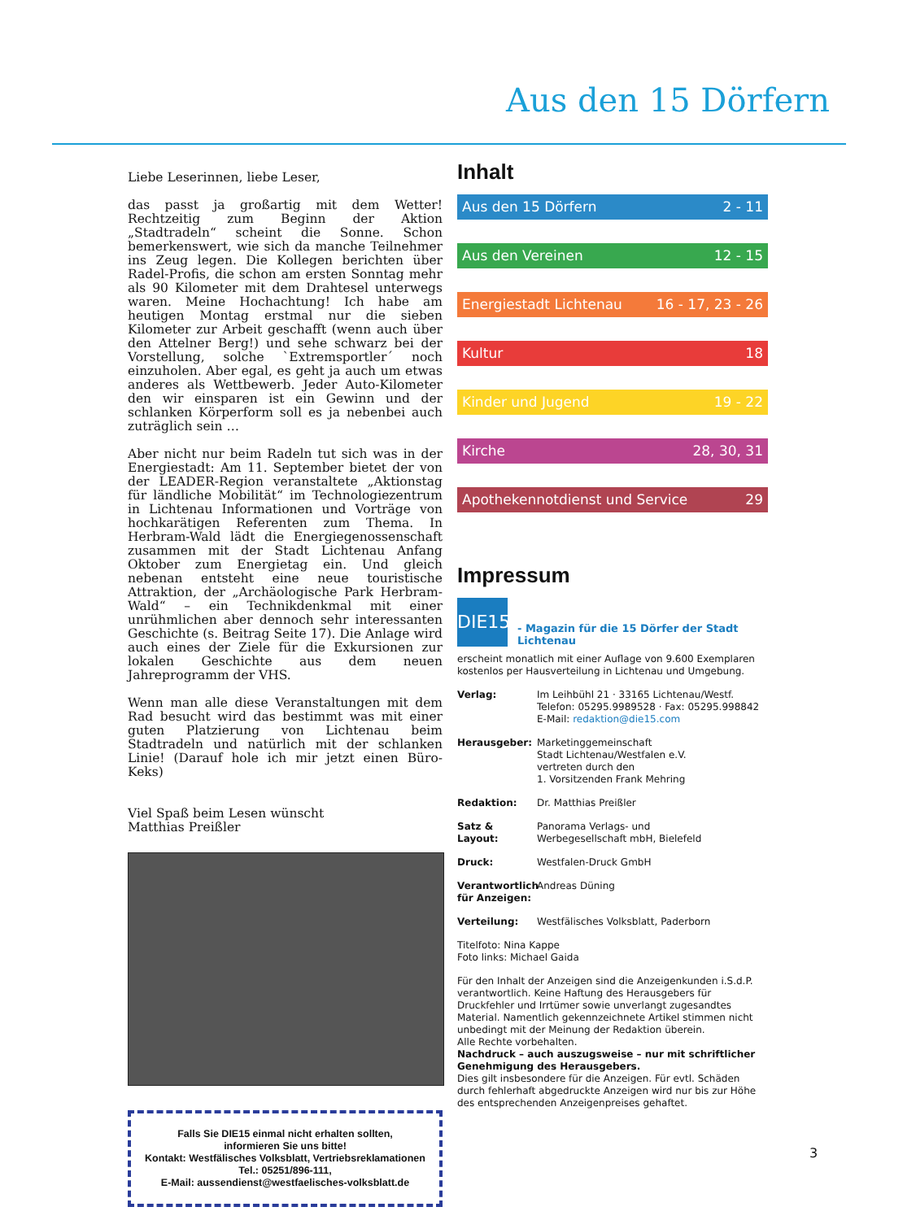Aus den 15 Dörfern
Liebe Leserinnen, liebe Leser,
das passt ja großartig mit dem Wetter! Rechtzeitig zum Beginn der Aktion „Stadtradeln“ scheint die Sonne. Schon bemerkenswert, wie sich da manche Teilnehmer ins Zeug legen. Die Kollegen berichten über Radel-Profis, die schon am ersten Sonntag mehr als 90 Kilometer mit dem Drahtesel unterwegs waren. Meine Hochachtung! Ich habe am heutigen Montag erstmal nur die sieben Kilometer zur Arbeit geschafft (wenn auch über den Attelner Berg!) und sehe schwarz bei der Vorstellung, solche `Extremsportler´ noch einzuholen. Aber egal, es geht ja auch um etwas anderes als Wettbewerb. Jeder Auto-Kilometer den wir einsparen ist ein Gewinn und der schlanken Körperform soll es ja nebenbei auch zuträglich sein …
Aber nicht nur beim Radeln tut sich was in der Energiestadt: Am 11. September bietet der von der LEADER-Region veranstaltete „Aktionstag für ländliche Mobilität“ im Technologiezentrum in Lichtenau Informationen und Vorträge von hochkarätigen Referenten zum Thema. In Herbram-Wald lädt die Energiegenossenschaft zusammen mit der Stadt Lichtenau Anfang Oktober zum Energietag ein. Und gleich nebenan entsteht eine neue touristische Attraktion, der „Archäologische Park Herbram-Wald“ – ein Technikdenkmal mit einer unrühmlichen aber dennoch sehr interessanten Geschichte (s. Beitrag Seite 17). Die Anlage wird auch eines der Ziele für die Exkursionen zur lokalen Geschichte aus dem neuen Jahreprogramm der VHS.
Wenn man alle diese Veranstaltungen mit dem Rad besucht wird das bestimmt was mit einer guten Platzierung von Lichtenau beim Stadtradeln und natürlich mit der schlanken Linie! (Darauf hole ich mir jetzt einen Büro-Keks)
Viel Spaß beim Lesen wünscht
Matthias Preißler
Falls Sie DIE15 einmal nicht erhalten sollten,
informieren Sie uns bitte!
Kontakt: Westfälisches Volksblatt, Vertriebsreklamationen
Tel.: 05251/896-111,
E-Mail: aussendienst@westfaelisches-volksblatt.de
Inhalt
Aus den 15 Dörfern 2 - 11
Aus den Vereinen 12 - 15
Energiestadt Lichtenau 16 - 17, 23 - 26
Kultur 18
Kinder und Jugend 19 - 22
Kirche 28, 30, 31
Apothekennotdienst und Service 29
Impressum
DIE15
- Magazin für die 15 Dörfer der Stadt Lichtenau
erscheint monatlich mit einer Auflage von 9.600 Exemplaren kostenlos per Hausverteilung in Lichtenau und Umgebung.
Verlag: Im Leihbühl 21 · 33165 Lichtenau/Westf.
Telefon: 05295.9989528 · Fax: 05295.998842
E-Mail: redaktion@die15.com
Herausgeber: Marketinggemeinschaft
Stadt Lichtenau/Westfalen e.V.
vertreten durch den
1. Vorsitzenden Frank Mehring
Redaktion: Dr. Matthias Preißler
Satz & Layout: Panorama Verlags- und
Werbegesellschaft mbH, Bielefeld
Druck: Westfalen-Druck GmbH
Verantwortlich für Anzeigen: Andreas Düning
Verteilung: Westfälisches Volksblatt, Paderborn
Titelfoto: Nina Kappe
Foto links: Michael Gaida
Für den Inhalt der Anzeigen sind die Anzeigenkunden i.S.d.P. verantwortlich. Keine Haftung des Herausgebers für Druckfehler und Irrtümer sowie unverlangt zugesandtes Material. Namentlich gekennzeichnete Artikel stimmen nicht unbedingt mit der Meinung der Redaktion überein.
Alle Rechte vorbehalten.
Nachdruck – auch auszugsweise – nur mit schriftlicher Genehmigung des Herausgebers.
Dies gilt insbesondere für die Anzeigen. Für evtl. Schäden durch fehlerhaft abgedruckte Anzeigen wird nur bis zur Höhe des entsprechenden Anzeigenpreises gehaftet.
3